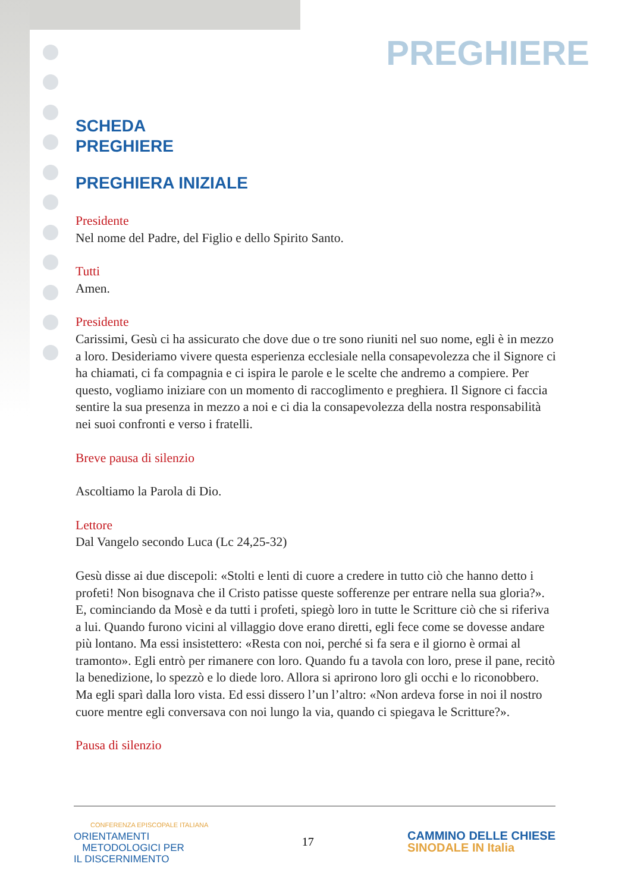PREGHIERE
SCHEDA
PREGHIERE
PREGHIERA INIZIALE
Presidente
Nel nome del Padre, del Figlio e dello Spirito Santo.
Tutti
Amen.
Presidente
Carissimi, Gesù ci ha assicurato che dove due o tre sono riuniti nel suo nome, egli è in mezzo a loro. Desideriamo vivere questa esperienza ecclesiale nella consapevolezza che il Signore ci ha chiamati, ci fa compagnia e ci ispira le parole e le scelte che andremo a compiere. Per questo, vogliamo iniziare con un momento di raccoglimento e preghiera. Il Signore ci faccia sentire la sua presenza in mezzo a noi e ci dia la consapevolezza della nostra responsabilità nei suoi confronti e verso i fratelli.
Breve pausa di silenzio
Ascoltiamo la Parola di Dio.
Lettore
Dal Vangelo secondo Luca (Lc 24,25-32)
Gesù disse ai due discepoli: «Stolti e lenti di cuore a credere in tutto ciò che hanno detto i profeti! Non bisognava che il Cristo patisse queste sofferenze per entrare nella sua gloria?». E, cominciando da Mosè e da tutti i profeti, spiegò loro in tutte le Scritture ciò che si riferiva a lui. Quando furono vicini al villaggio dove erano diretti, egli fece come se dovesse andare più lontano. Ma essi insistettero: «Resta con noi, perché si fa sera e il giorno è ormai al tramonto». Egli entrò per rimanere con loro. Quando fu a tavola con loro, prese il pane, recitò la benedizione, lo spezzò e lo diede loro. Allora si aprirono loro gli occhi e lo riconobbero. Ma egli sparì dalla loro vista. Ed essi dissero l’un l’altro: «Non ardeva forse in noi il nostro cuore mentre egli conversava con noi lungo la via, quando ci spiegava le Scritture?».
Pausa di silenzio
CONFERENZA EPISCOPALE ITALIANA
ORIENTAMENTI
METODOLOGICI PER
IL DISCERNIMENTO
17
CAMMINO DELLE CHIESE
SINODALE IN Italia